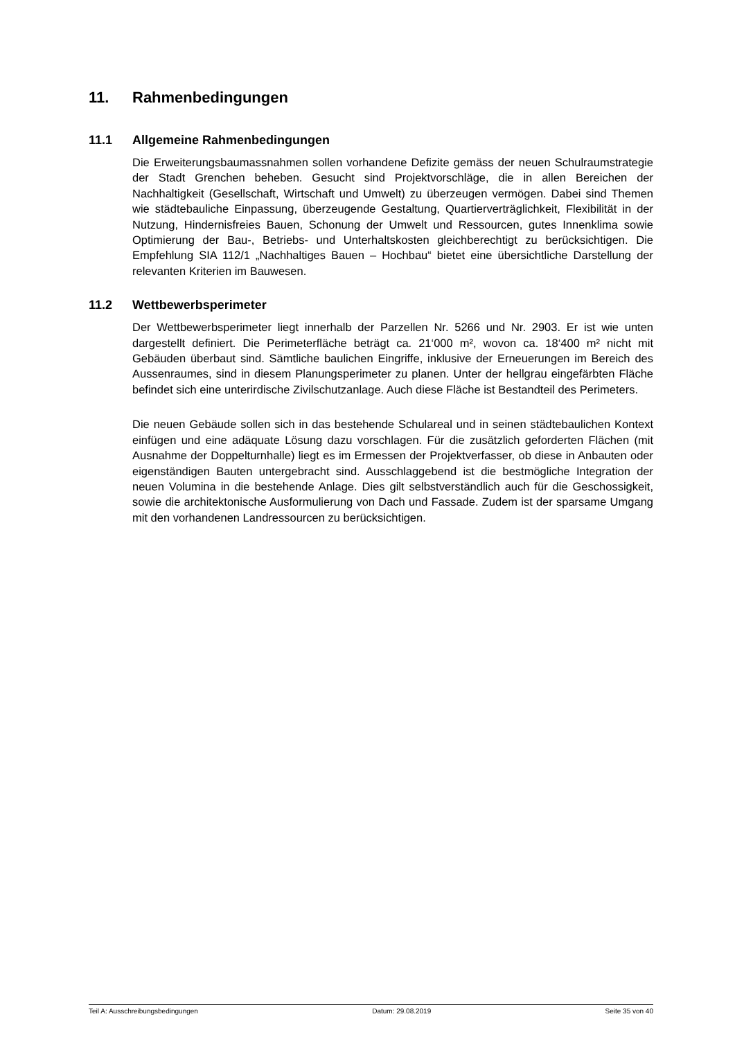11. Rahmenbedingungen
11.1 Allgemeine Rahmenbedingungen
Die Erweiterungsbaumassnahmen sollen vorhandene Defizite gemäss der neuen Schulraumstrategie der Stadt Grenchen beheben. Gesucht sind Projektvorschläge, die in allen Bereichen der Nachhaltigkeit (Gesellschaft, Wirtschaft und Umwelt) zu überzeugen vermögen. Dabei sind Themen wie städtebauliche Einpassung, überzeugende Gestaltung, Quartierverträglichkeit, Flexibilität in der Nutzung, Hindernisfreies Bauen, Schonung der Umwelt und Ressourcen, gutes Innenklima sowie Optimierung der Bau-, Betriebs- und Unterhaltskosten gleichberechtigt zu berücksichtigen. Die Empfehlung SIA 112/1 „Nachhaltiges Bauen – Hochbau“ bietet eine übersichtliche Darstellung der relevanten Kriterien im Bauwesen.
11.2 Wettbewerbsperimeter
Der Wettbewerbsperimeter liegt innerhalb der Parzellen Nr. 5266 und Nr. 2903. Er ist wie unten dargestellt definiert. Die Perimeterfläche beträgt ca. 21‘000 m², wovon ca. 18‘400 m² nicht mit Gebäuden überbaut sind. Sämtliche baulichen Eingriffe, inklusive der Erneuerungen im Bereich des Aussenraumes, sind in diesem Planungsperimeter zu planen. Unter der hellgrau eingefärbten Fläche befindet sich eine unterirdische Zivilschutzanlage. Auch diese Fläche ist Bestandteil des Perimeters.
Die neuen Gebäude sollen sich in das bestehende Schulareal und in seinen städtebaulichen Kontext einfügen und eine adäquate Lösung dazu vorschlagen. Für die zusätzlich geforderten Flächen (mit Ausnahme der Doppelturnhalle) liegt es im Ermessen der Projektverfasser, ob diese in Anbauten oder eigenständigen Bauten untergebracht sind. Ausschlaggebend ist die bestmögliche Integration der neuen Volumina in die bestehende Anlage. Dies gilt selbstverständlich auch für die Geschossigkeit, sowie die architektonische Ausformulierung von Dach und Fassade. Zudem ist der sparsame Umgang mit den vorhandenen Landressourcen zu berücksichtigen.
Teil A: Ausschreibungsbedingungen Datum: 29.08.2019 Seite 35 von 40